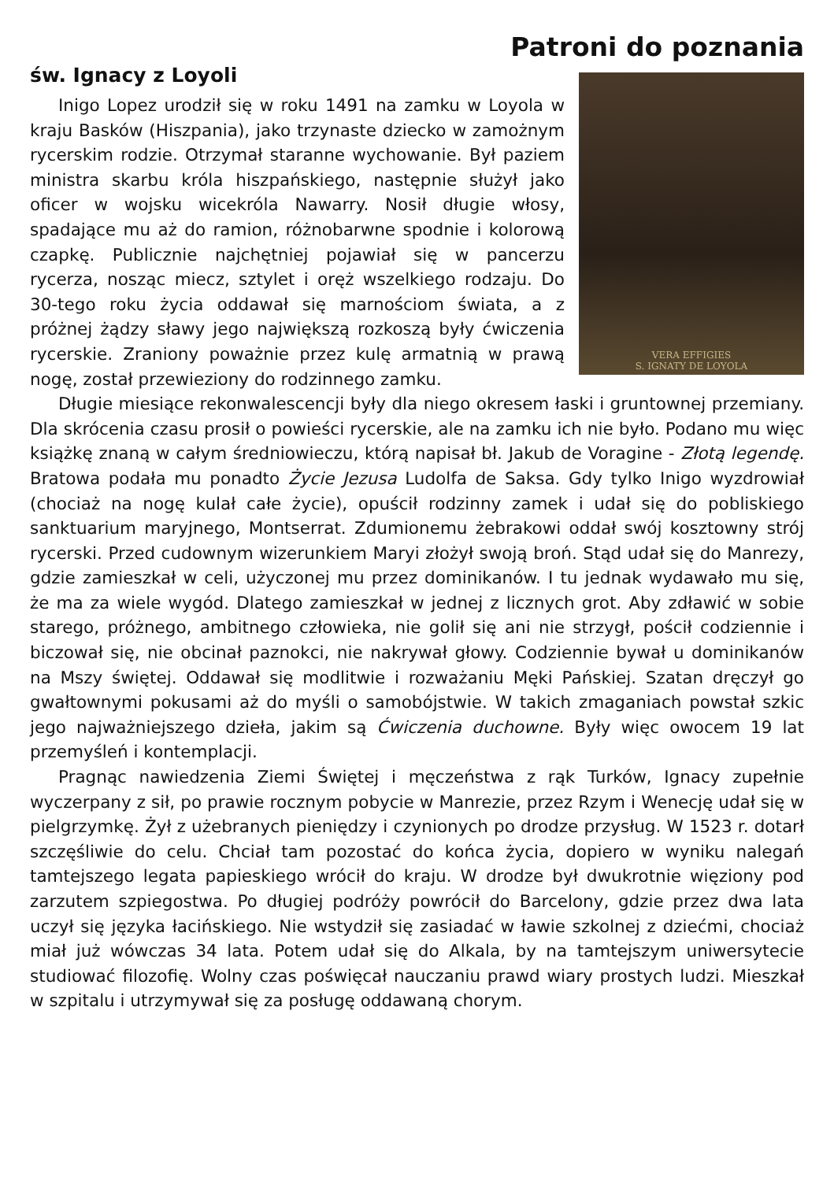Patroni do poznania
św. Ignacy z Loyoli
VERA EFFIGIES
S. IGNATY DE LOYOLA
Inigo Lopez urodził się w roku 1491 na zamku w Loyola w kraju Basków (Hiszpania), jako trzynaste dziecko w zamożnym rycerskim rodzie. Otrzymał staranne wychowanie. Był paziem ministra skarbu króla hiszpańskiego, następnie służył jako oficer w wojsku wicekróla Nawarry. Nosił długie włosy, spadające mu aż do ramion, różnobarwne spodnie i kolorową czapkę. Publicznie najchętniej pojawiał się w pancerzu rycerza, nosząc miecz, sztylet i oręż wszelkiego rodzaju. Do 30-tego roku życia oddawał się marnościom świata, a z próżnej żądzy sławy jego największą rozkoszą były ćwiczenia rycerskie. Zraniony poważnie przez kulę armatnią w prawą nogę, został przewieziony do rodzinnego zamku.
Długie miesiące rekonwalescencji były dla niego okresem łaski i gruntownej przemiany. Dla skrócenia czasu prosił o powieści rycerskie, ale na zamku ich nie było. Podano mu więc książkę znaną w całym średniowieczu, którą napisał bł. Jakub de Voragine - Złotą legendę. Bratowa podała mu ponadto Życie Jezusa Ludolfa de Saksa. Gdy tylko Inigo wyzdrowiał (chociaż na nogę kulał całe życie), opuścił rodzinny zamek i udał się do pobliskiego sanktuarium maryjnego, Montserrat. Zdumionemu żebrakowi oddał swój kosztowny strój rycerski. Przed cudownym wizerunkiem Maryi złożył swoją broń. Stąd udał się do Manrezy, gdzie zamieszkał w celi, użyczonej mu przez dominikanów. I tu jednak wydawało mu się, że ma za wiele wygód. Dlatego zamieszkał w jednej z licznych grot. Aby zdławić w sobie starego, próżnego, ambitnego człowieka, nie golił się ani nie strzygł, pościł codziennie i biczował się, nie obcinał paznokci, nie nakrywał głowy. Codziennie bywał u dominikanów na Mszy świętej. Oddawał się modlitwie i rozważaniu Męki Pańskiej. Szatan dręczył go gwałtownymi pokusami aż do myśli o samobójstwie. W takich zmaganiach powstał szkic jego najważniejszego dzieła, jakim są Ćwiczenia duchowne. Były więc owocem 19 lat przemyśleń i kontemplacji.
Pragnąc nawiedzenia Ziemi Świętej i męczeństwa z rąk Turków, Ignacy zupełnie wyczerpany z sił, po prawie rocznym pobycie w Manrezie, przez Rzym i Wenecję udał się w pielgrzymkę. Żył z użebranych pieniędzy i czynionych po drodze przysług. W 1523 r. dotarł szczęśliwie do celu. Chciał tam pozostać do końca życia, dopiero w wyniku nalegań tamtejszego legata papieskiego wrócił do kraju. W drodze był dwukrotnie więziony pod zarzutem szpiegostwa. Po długiej podróży powrócił do Barcelony, gdzie przez dwa lata uczył się języka łacińskiego. Nie wstydził się zasiadać w ławie szkolnej z dziećmi, chociaż miał już wówczas 34 lata. Potem udał się do Alkala, by na tamtejszym uniwersytecie studiować filozofię. Wolny czas poświęcał nauczaniu prawd wiary prostych ludzi. Mieszkał w szpitalu i utrzymywał się za posługę oddawaną chorym.